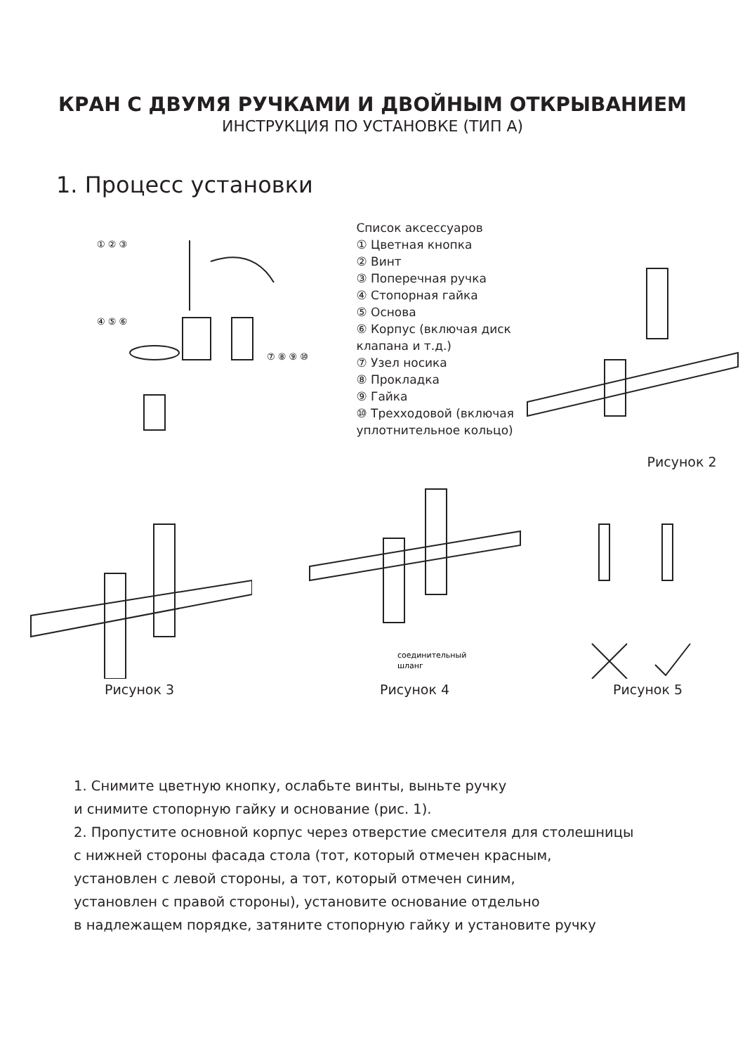КРАН С ДВУМЯ РУЧКАМИ И ДВОЙНЫМ ОТКРЫВАНИЕМ
ИНСТРУКЦИЯ ПО УСТАНОВКЕ (ТИП A)
1. Процесс установки
① ② ③
④ ⑤ ⑥
⑦ ⑧ ⑨ ⑩
Список аксессуаров
① Цветная кнопка
② Винт
③ Поперечная ручка
④ Стопорная гайка
⑤ Основа
⑥ Корпус (включая диск клапана и т.д.)
⑦ Узел носика
⑧ Прокладка
⑨ Гайка
⑩ Трехходовой (включая уплотнительное кольцо)
Рисунок 2
Рисунок 3
соединительный
шланг
Рисунок 4
Рисунок 5
1. Снимите цветную кнопку, ослабьте винты, выньте ручку
и снимите стопорную гайку и основание (рис. 1).
2. Пропустите основной корпус через отверстие смесителя для столешницы
с нижней стороны фасада стола (тот, который отмечен красным,
установлен с левой стороны, а тот, который отмечен синим,
установлен с правой стороны), установите основание отдельно
в надлежащем порядке, затяните стопорную гайку и установите ручку